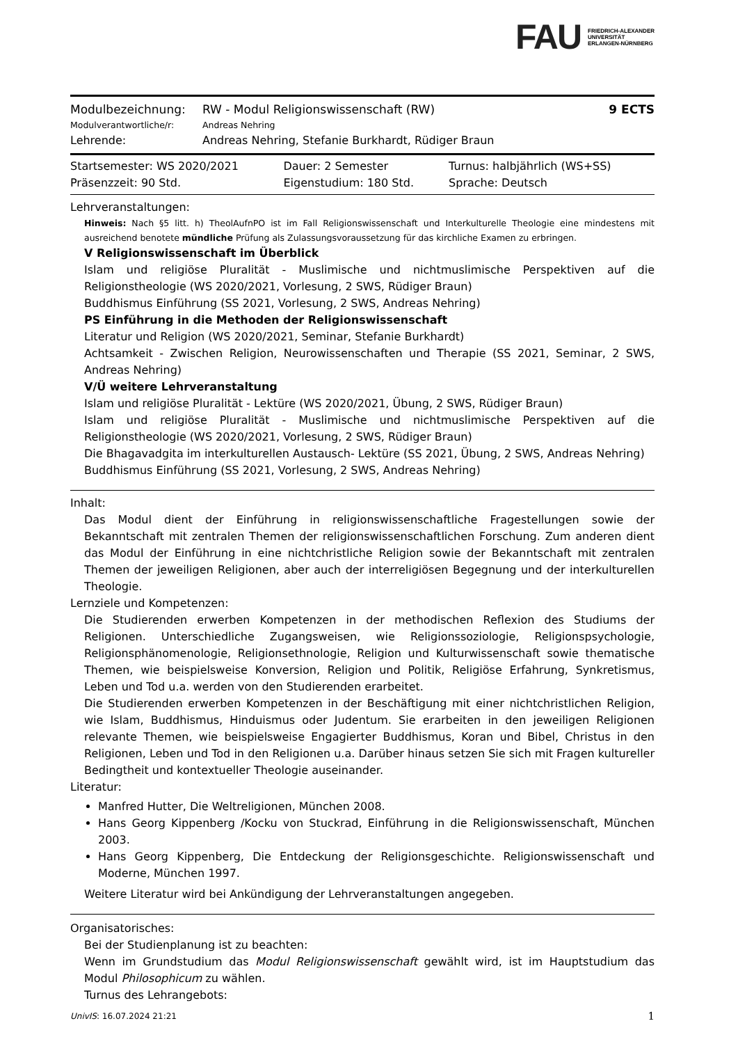FAU FRIEDRICH-ALEXANDER
UNIVERSITÄT
ERLANGEN-NÜRNBERG
| Modulbezeichnung: | RW - Modul Religionswissenschaft (RW) | 9 ECTS |
| Modulverantwortliche/r: | Andreas Nehring | |
| Lehrende: | Andreas Nehring, Stefanie Burkhardt, Rüdiger Braun | |
| Startsemester: WS 2020/2021 | Dauer: 2 Semester | Turnus: halbjährlich (WS+SS) |
| Präsenzzeit: 90 Std. | Eigenstudium: 180 Std. | Sprache: Deutsch |
Lehrveranstaltungen:
Hinweis: Nach §5 litt. h) TheolAufnPO ist im Fall Religionswissenschaft und Interkulturelle Theologie eine mindestens mit ausreichend benotete mündliche Prüfung als Zulassungsvoraussetzung für das kirchliche Examen zu erbringen.
V Religionswissenschaft im Überblick
Islam und religiöse Pluralität - Muslimische und nichtmuslimische Perspektiven auf die Religionstheologie (WS 2020/2021, Vorlesung, 2 SWS, Rüdiger Braun)
Buddhismus Einführung (SS 2021, Vorlesung, 2 SWS, Andreas Nehring)
PS Einführung in die Methoden der Religionswissenschaft
Literatur und Religion (WS 2020/2021, Seminar, Stefanie Burkhardt)
Achtsamkeit - Zwischen Religion, Neurowissenschaften und Therapie (SS 2021, Seminar, 2 SWS, Andreas Nehring)
V/Ü weitere Lehrveranstaltung
Islam und religiöse Pluralität - Lektüre (WS 2020/2021, Übung, 2 SWS, Rüdiger Braun)
Islam und religiöse Pluralität - Muslimische und nichtmuslimische Perspektiven auf die Religionstheologie (WS 2020/2021, Vorlesung, 2 SWS, Rüdiger Braun)
Die Bhagavadgita im interkulturellen Austausch- Lektüre (SS 2021, Übung, 2 SWS, Andreas Nehring)
Buddhismus Einführung (SS 2021, Vorlesung, 2 SWS, Andreas Nehring)
Inhalt:
Das Modul dient der Einführung in religionswissenschaftliche Fragestellungen sowie der Bekanntschaft mit zentralen Themen der religionswissenschaftlichen Forschung. Zum anderen dient das Modul der Einführung in eine nichtchristliche Religion sowie der Bekanntschaft mit zentralen Themen der jeweiligen Religionen, aber auch der interreligiösen Begegnung und der interkulturellen Theologie.
Lernziele und Kompetenzen:
Die Studierenden erwerben Kompetenzen in der methodischen Reflexion des Studiums der Religionen. Unterschiedliche Zugangsweisen, wie Religionssoziologie, Religionspsychologie, Religionsphänomenologie, Religionsethnologie, Religion und Kulturwissenschaft sowie thematische Themen, wie beispielsweise Konversion, Religion und Politik, Religiöse Erfahrung, Synkretismus, Leben und Tod u.a. werden von den Studierenden erarbeitet.
Die Studierenden erwerben Kompetenzen in der Beschäftigung mit einer nichtchristlichen Religion, wie Islam, Buddhismus, Hinduismus oder Judentum. Sie erarbeiten in den jeweiligen Religionen relevante Themen, wie beispielsweise Engagierter Buddhismus, Koran und Bibel, Christus in den Religionen, Leben und Tod in den Religionen u.a. Darüber hinaus setzen Sie sich mit Fragen kultureller Bedingtheit und kontextueller Theologie auseinander.
Literatur:
Manfred Hutter, Die Weltreligionen, München 2008.
Hans Georg Kippenberg /Kocku von Stuckrad, Einführung in die Religionswissenschaft, München 2003.
Hans Georg Kippenberg, Die Entdeckung der Religionsgeschichte. Religionswissenschaft und Moderne, München 1997.
Weitere Literatur wird bei Ankündigung der Lehrveranstaltungen angegeben.
Organisatorisches:
Bei der Studienplanung ist zu beachten:
Wenn im Grundstudium das Modul Religionswissenschaft gewählt wird, ist im Hauptstudium das Modul Philosophicum zu wählen.
Turnus des Lehrangebots:
UnivIS: 16.07.2024 21:21 1